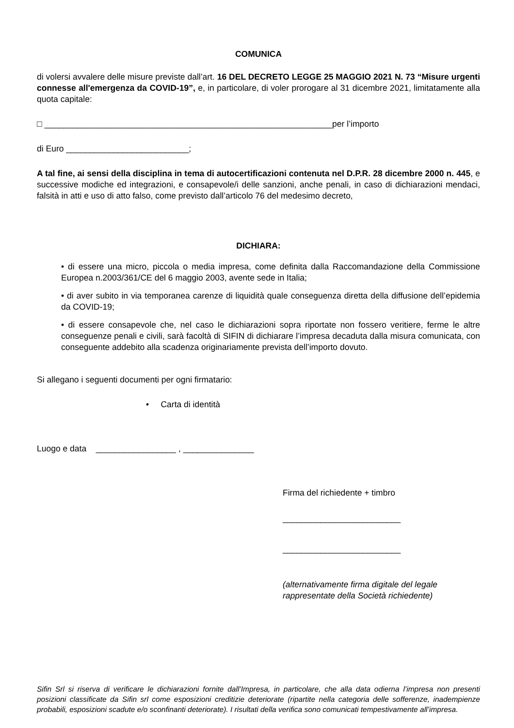COMUNICA
di volersi avvalere delle misure previste dall’art. 16 DEL DECRETO LEGGE 25 MAGGIO 2021 N. 73 “Misure urgenti connesse all'emergenza da COVID-19”, e, in particolare, di voler prorogare al 31 dicembre 2021, limitatamente alla quota capitale:
□ _____________________________________________________________per l’importo
di Euro __________________________;
A tal fine, ai sensi della disciplina in tema di autocertificazioni contenuta nel D.P.R. 28 dicembre 2000 n. 445, e successive modiche ed integrazioni, e consapevole/i delle sanzioni, anche penali, in caso di dichiarazioni mendaci, falsità in atti e uso di atto falso, come previsto dall’articolo 76 del medesimo decreto,
DICHIARA:
• di essere una micro, piccola o media impresa, come definita dalla Raccomandazione della Commissione Europea n.2003/361/CE del 6 maggio 2003, avente sede in Italia;
• di aver subito in via temporanea carenze di liquidità quale conseguenza diretta della diffusione dell’epidemia da COVID-19;
• di essere consapevole che, nel caso le dichiarazioni sopra riportate non fossero veritiere, ferme le altre conseguenze penali e civili, sarà facoltà di SIFIN di dichiarare l’impresa decaduta dalla misura comunicata, con conseguente addebito alla scadenza originariamente prevista dell’importo dovuto.
Si allegano i seguenti documenti per ogni firmatario:
• Carta di identità
Luogo e data _________________ , _______________
Firma del richiedente + timbro
_________________________
_________________________
(alternativamente firma digitale del legale
rappresentate della Società richiedente)
Sifin Srl si riserva di verificare le dichiarazioni fornite dall’Impresa, in particolare, che alla data odierna l’impresa non presenti posizioni classificate da Sifin srl come esposizioni creditizie deteriorate (ripartite nella categoria delle sofferenze, inadempienze probabili, esposizioni scadute e/o sconfinanti deteriorate). I risultati della verifica sono comunicati tempestivamente all’impresa.